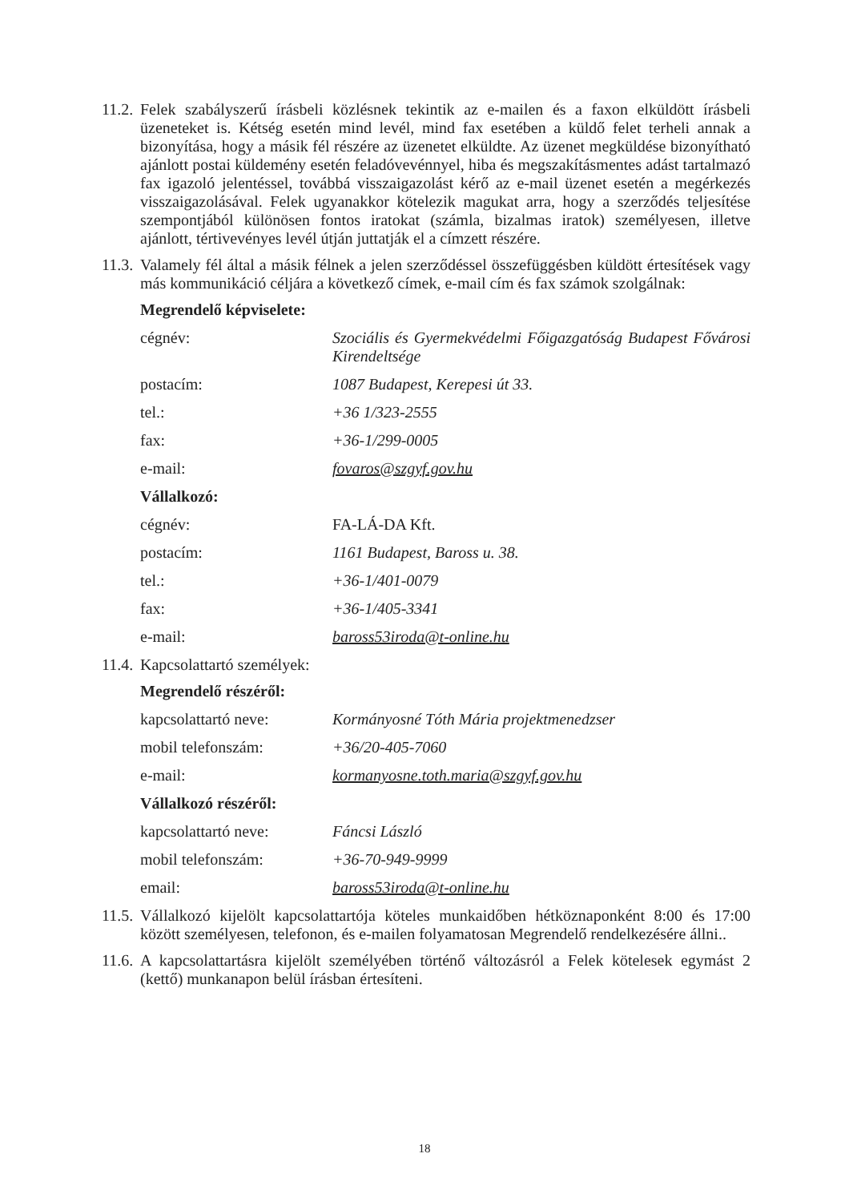11.2.
Felek szabályszerű írásbeli közlésnek tekintik az e-mailen és a faxon elküldött írásbeli üzeneteket is. Kétség esetén mind levél, mind fax esetében a küldő felet terheli annak a bizonyítása, hogy a másik fél részére az üzenetet elküldte. Az üzenet megküldése bizonyítható ajánlott postai küldemény esetén feladóvevénnyel, hiba és megszakításmentes adást tartalmazó fax igazoló jelentéssel, továbbá visszaigazolást kérő az e-mail üzenet esetén a megérkezés visszaigazolásával. Felek ugyanakkor kötelezik magukat arra, hogy a szerződés teljesítése szempontjából különösen fontos iratokat (számla, bizalmas iratok) személyesen, illetve ajánlott, tértivevényes levél útján juttatják el a címzett részére.
11.3.
Valamely fél által a másik félnek a jelen szerződéssel összefüggésben küldött értesítések vagy más kommunikáció céljára a következő címek, e-mail cím és fax számok szolgálnak:
Megrendelő képviselete:
cégnév: Szociális és Gyermekvédelmi Főigazgatóság Budapest Fővárosi Kirendeltsége
postacím: 1087 Budapest, Kerepesi út 33.
tel.: +36 1/323-2555
fax: +36-1/299-0005
e-mail: fovaros@szgyf.gov.hu
Vállalkozó:
cégnév: FA-LÁ-DA Kft.
postacím: 1161 Budapest, Baross u. 38.
tel.: +36-1/401-0079
fax: +36-1/405-3341
e-mail: baross53iroda@t-online.hu
11.4.
Kapcsolattartó személyek:
Megrendelő részéről:
kapcsolattartó neve: Kormányosné Tóth Mária projektmenedzser
mobil telefonszám: +36/20-405-7060
e-mail: kormanyosne.toth.maria@szgyf.gov.hu
Vállalkozó részéről:
kapcsolattartó neve: Fáncsi László
mobil telefonszám: +36-70-949-9999
email: baross53iroda@t-online.hu
11.5.
Vállalkozó kijelölt kapcsolattartója köteles munkaidőben hétköznaponként 8:00 és 17:00 között személyesen, telefonon, és e-mailen folyamatosan Megrendelő rendelkezésére állni..
11.6.
A kapcsolattartásra kijelölt személyében történő változásról a Felek kötelesek egymást 2 (kettő) munkanapon belül írásban értesíteni.
18